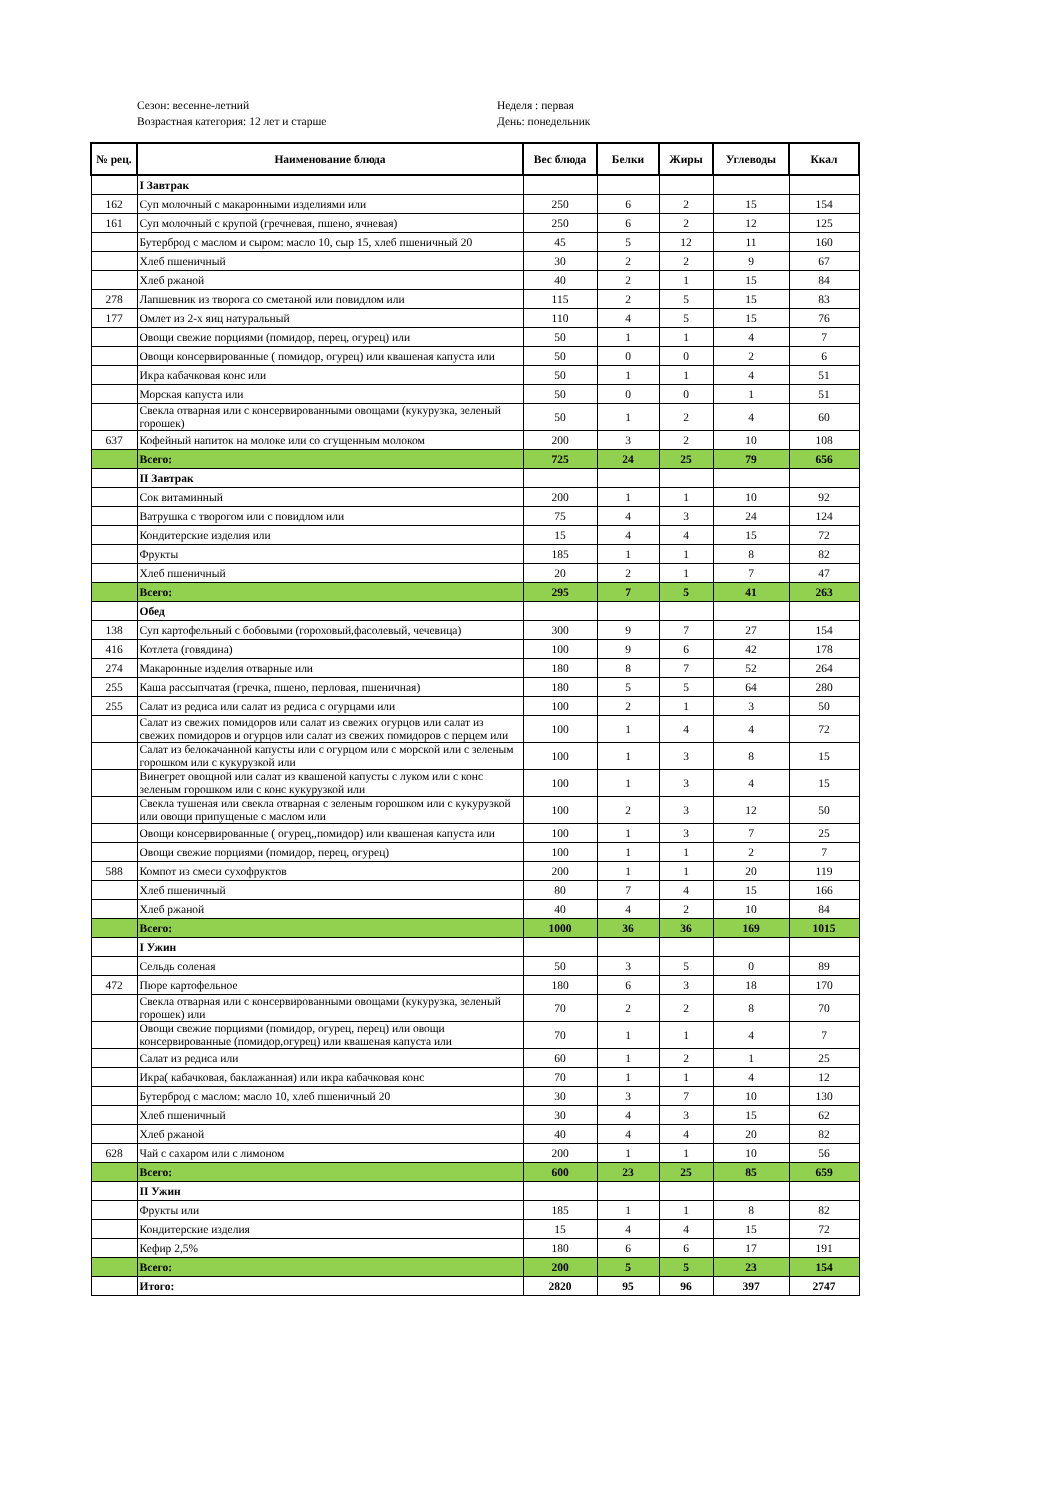Сезон: весенне-летний
Возрастная категория: 12 лет и старше
Неделя : первая
День: понедельник
| № рец. | Наименование блюда | Вес блюда | Белки | Жиры | Углеводы | Ккал |
| --- | --- | --- | --- | --- | --- | --- |
| | I Завтрак | | | | | |
| 162 | Суп молочный с макаронными изделиями или | 250 | 6 | 2 | 15 | 154 |
| 161 | Суп молочный с крупой (гречневая, пшено, ячневая) | 250 | 6 | 2 | 12 | 125 |
| | Бутерброд с маслом и сыром: масло 10, сыр 15, хлеб пшеничный 20 | 45 | 5 | 12 | 11 | 160 |
| | Хлеб пшеничный | 30 | 2 | 2 | 9 | 67 |
| | Хлеб ржаной | 40 | 2 | 1 | 15 | 84 |
| 278 | Лапшевник из творога со сметаной или повидлом или | 115 | 2 | 5 | 15 | 83 |
| 177 | Омлет из 2-х яиц натуральный | 110 | 4 | 5 | 15 | 76 |
| | Овощи свежие порциями (помидор, перец, огурец) или | 50 | 1 | 1 | 4 | 7 |
| | Овощи консервированные ( помидор, огурец) или квашеная капуста или | 50 | 0 | 0 | 2 | 6 |
| | Икра кабачковая конс или | 50 | 1 | 1 | 4 | 51 |
| | Морская капуста или | 50 | 0 | 0 | 1 | 51 |
| | Свекла отварная или с консервированными овощами (кукурузка, зеленый горошек) | 50 | 1 | 2 | 4 | 60 |
| 637 | Кофейный напиток на молоке или со сгущенным молоком | 200 | 3 | 2 | 10 | 108 |
| | Всего: | 725 | 24 | 25 | 79 | 656 |
| | II Завтрак | | | | | |
| | Сок витаминный | 200 | 1 | 1 | 10 | 92 |
| | Ватрушка с творогом или с повидлом или | 75 | 4 | 3 | 24 | 124 |
| | Кондитерские изделия или | 15 | 4 | 4 | 15 | 72 |
| | Фрукты | 185 | 1 | 1 | 8 | 82 |
| | Хлеб пшеничный | 20 | 2 | 1 | 7 | 47 |
| | Всего: | 295 | 7 | 5 | 41 | 263 |
| | Обед | | | | | |
| 138 | Суп картофельный с бобовыми (гороховый,фасолевый, чечевица) | 300 | 9 | 7 | 27 | 154 |
| 416 | Котлета (говядина) | 100 | 9 | 6 | 42 | 178 |
| 274 | Макаронные изделия отварные или | 180 | 8 | 7 | 52 | 264 |
| 255 | Каша рассыпчатая (гречка, пшено, перловая, пшеничная) | 180 | 5 | 5 | 64 | 280 |
| 255 | Салат из редиса или салат из редиса с огурцами или | 100 | 2 | 1 | 3 | 50 |
| | Салат из свежих помидоров или салат из свежих огурцов или салат из свежих помидоров и огурцов или салат из свежих помидоров с перцем или | 100 | 1 | 4 | 4 | 72 |
| | Салат из белокачанной капусты или с огурцом или с морской или с зеленым горошком или с кукурузкой или | 100 | 1 | 3 | 8 | 15 |
| | Винегрет овощной или салат из квашеной капусты с луком или с конс зеленым горошком или с конс кукурузкой или | 100 | 1 | 3 | 4 | 15 |
| | Свекла тушеная или свекла отварная с зеленым горошком или с кукурузкой или овощи припущеные с маслом или | 100 | 2 | 3 | 12 | 50 |
| | Овощи консервированные ( огурец,,помидор) или квашеная капуста или | 100 | 1 | 3 | 7 | 25 |
| | Овощи свежие порциями (помидор, перец, огурец) | 100 | 1 | 1 | 2 | 7 |
| 588 | Компот из смеси сухофруктов | 200 | 1 | 1 | 20 | 119 |
| | Хлеб пшеничный | 80 | 7 | 4 | 15 | 166 |
| | Хлеб ржаной | 40 | 4 | 2 | 10 | 84 |
| | Всего: | 1000 | 36 | 36 | 169 | 1015 |
| | I Ужин | | | | | |
| | Сельдь соленая | 50 | 3 | 5 | 0 | 89 |
| 472 | Пюре картофельное | 180 | 6 | 3 | 18 | 170 |
| | Свекла отварная или с консервированными овощами (кукурузка, зеленый горошек) или | 70 | 2 | 2 | 8 | 70 |
| | Овощи свежие порциями (помидор, огурец, перец) или овощи консервированные (помидор,огурец) или квашеная капуста или | 70 | 1 | 1 | 4 | 7 |
| | Салат из редиса или | 60 | 1 | 2 | 1 | 25 |
| | Икра( кабачковая, баклажанная) или икра кабачковая конс | 70 | 1 | 1 | 4 | 12 |
| | Бутерброд с маслом: масло 10, хлеб пшеничный 20 | 30 | 3 | 7 | 10 | 130 |
| | Хлеб пшеничный | 30 | 4 | 3 | 15 | 62 |
| | Хлеб ржаной | 40 | 4 | 4 | 20 | 82 |
| 628 | Чай с сахаром или с лимоном | 200 | 1 | 1 | 10 | 56 |
| | Всего: | 600 | 23 | 25 | 85 | 659 |
| | II Ужин | | | | | |
| | Фрукты или | 185 | 1 | 1 | 8 | 82 |
| | Кондитерские изделия | 15 | 4 | 4 | 15 | 72 |
| | Кефир 2,5% | 180 | 6 | 6 | 17 | 191 |
| | Всего: | 200 | 5 | 5 | 23 | 154 |
| | Итого: | 2820 | 95 | 96 | 397 | 2747 |